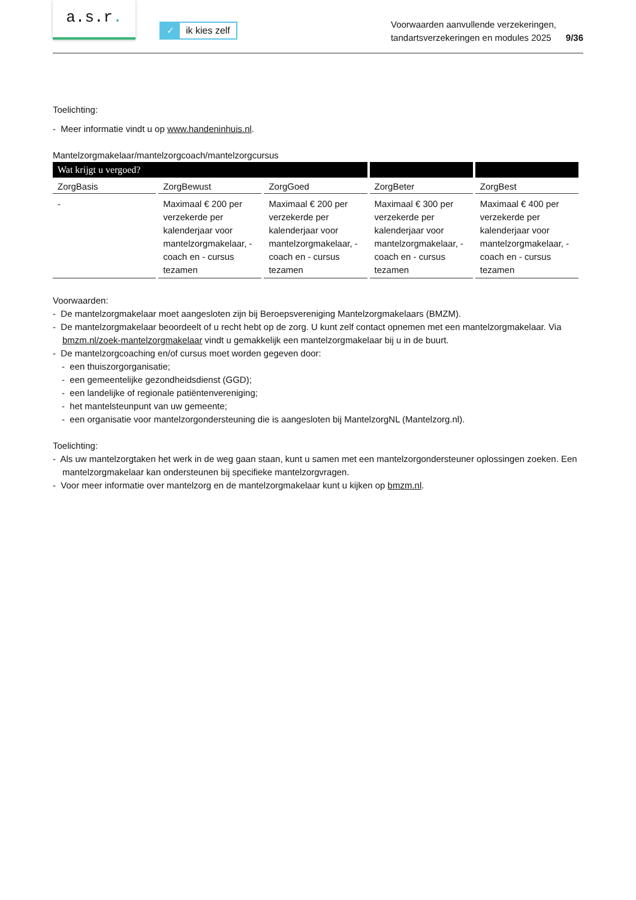a.s.r.
✓ ik kies zelf
Voorwaarden aanvullende verzekeringen,
tandartsverzekeringen en modules 2025 9/36
Toelichting:
- Meer informatie vindt u op www.handeninhuis.nl.
Mantelzorgmakelaar/mantelzorgcoach/mantelzorgcursus
| Wat krijgt u vergoed? | | | | |
| --- | --- | --- | --- | --- |
| ZorgBasis | ZorgBewust | ZorgGoed | ZorgBeter | ZorgBest |
| - | Maximaal € 200 per verzekerde per kalenderjaar voor mantelzorgmakelaar, - coach en - cursus tezamen | Maximaal € 200 per verzekerde per kalenderjaar voor mantelzorgmakelaar, - coach en - cursus tezamen | Maximaal € 300 per verzekerde per kalenderjaar voor mantelzorgmakelaar, - coach en - cursus tezamen | Maximaal € 400 per verzekerde per kalenderjaar voor mantelzorgmakelaar, - coach en - cursus tezamen |
Voorwaarden:
- De mantelzorgmakelaar moet aangesloten zijn bij Beroepsvereniging Mantelzorgmakelaars (BMZM).
- De mantelzorgmakelaar beoordeelt of u recht hebt op de zorg. U kunt zelf contact opnemen met een mantelzorgmakelaar. Via bmzm.nl/zoek-mantelzorgmakelaar vindt u gemakkelijk een mantelzorgmakelaar bij u in de buurt.
- De mantelzorgcoaching en/of cursus moet worden gegeven door:
- een thuiszorgorganisatie;
- een gemeentelijke gezondheidsdienst (GGD);
- een landelijke of regionale patiëntenvereniging;
- het mantelsteunpunt van uw gemeente;
- een organisatie voor mantelzorgondersteuning die is aangesloten bij MantelzorgNL (Mantelzorg.nl).
Toelichting:
- Als uw mantelzorgtaken het werk in de weg gaan staan, kunt u samen met een mantelzorgondersteuner oplossingen zoeken. Een mantelzorgmakelaar kan ondersteunen bij specifieke mantelzorgvragen.
- Voor meer informatie over mantelzorg en de mantelzorgmakelaar kunt u kijken op bmzm.nl.